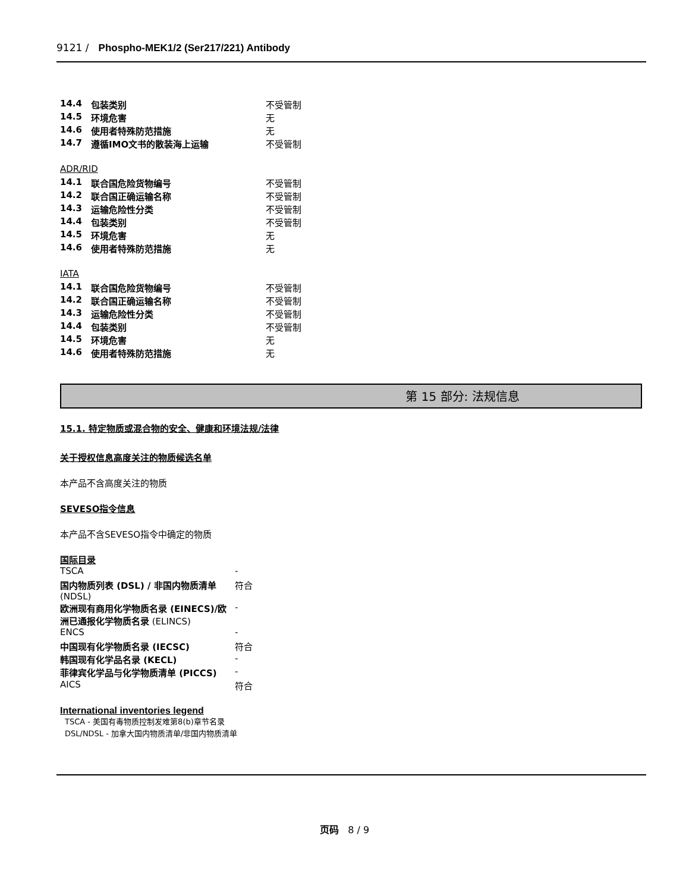9121 / Phospho-MEK1/2 (Ser217/221) Antibody
| 14.4 | 包装类别 | 不受管制 |
| 14.5 | 环境危害 | 无 |
| 14.6 | 使用者特殊防范措施 | 无 |
| 14.7 | 遵循IMO文书的散装海上运输 | 不受管制 |
ADR/RID
| 14.1 | 联合国危险货物编号 | 不受管制 |
| 14.2 | 联合国正确运输名称 | 不受管制 |
| 14.3 | 运输危险性分类 | 不受管制 |
| 14.4 | 包装类别 | 不受管制 |
| 14.5 | 环境危害 | 无 |
| 14.6 | 使用者特殊防范措施 | 无 |
IATA
| 14.1 | 联合国危险货物编号 | 不受管制 |
| 14.2 | 联合国正确运输名称 | 不受管制 |
| 14.3 | 运输危险性分类 | 不受管制 |
| 14.4 | 包装类别 | 不受管制 |
| 14.5 | 环境危害 | 无 |
| 14.6 | 使用者特殊防范措施 | 无 |
第 15 部分: 法规信息
15.1. 特定物质或混合物的安全、健康和环境法规/法律
关于授权信息高度关注的物质候选名单
本产品不含高度关注的物质
SEVESO指令信息
本产品不含SEVESO指令中确定的物质
国际目录
| TSCA | - |
| 国内物质列表 (DSL) / 非国内物质清单 (NDSL) | 符合 |
| 欧洲现有商用化学物质名录 (EINECS)/欧洲已通报化学物质名录 (ELINCS) | - |
| ENCS | - |
| 中国现有化学物质名录 (IECSC) | 符合 |
| 韩国现有化学品名录 (KECL) | - |
| 菲律宾化学品与化学物质清单 (PICCS) | - |
| AICS | 符合 |
International inventories legend
TSCA - 美国有毒物质控制发难第8(b)章节名录
DSL/NDSL - 加拿大国内物质清单/非国内物质清单
页码 8 / 9